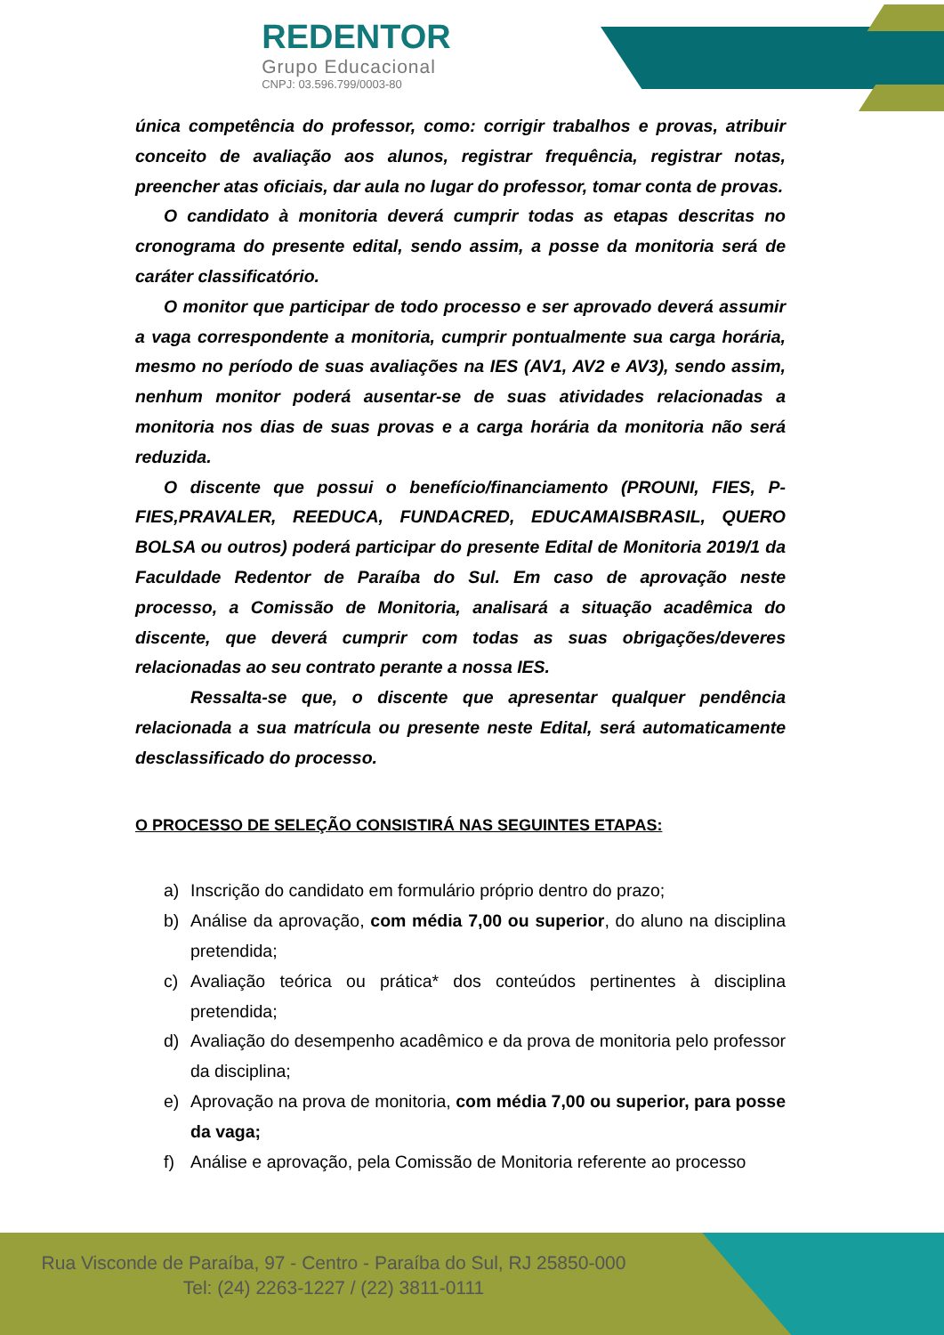REDENTOR
Grupo Educacional
CNPJ: 03.596.799/0003-80
única competência do professor, como: corrigir trabalhos e provas, atribuir conceito de avaliação aos alunos, registrar frequência, registrar notas, preencher atas oficiais, dar aula no lugar do professor, tomar conta de provas.
O candidato à monitoria deverá cumprir todas as etapas descritas no cronograma do presente edital, sendo assim, a posse da monitoria será de caráter classificatório.
O monitor que participar de todo processo e ser aprovado deverá assumir a vaga correspondente a monitoria, cumprir pontualmente sua carga horária, mesmo no período de suas avaliações na IES (AV1, AV2 e AV3), sendo assim, nenhum monitor poderá ausentar-se de suas atividades relacionadas a monitoria nos dias de suas provas e a carga horária da monitoria não será reduzida.
O discente que possui o benefício/financiamento (PROUNI, FIES, P-FIES,PRAVALER, REEDUCA, FUNDACRED, EDUCAMAISBRASIL, QUERO BOLSA ou outros) poderá participar do presente Edital de Monitoria 2019/1 da Faculdade Redentor de Paraíba do Sul. Em caso de aprovação neste processo, a Comissão de Monitoria, analisará a situação acadêmica do discente, que deverá cumprir com todas as suas obrigações/deveres relacionadas ao seu contrato perante a nossa IES.
Ressalta-se que, o discente que apresentar qualquer pendência relacionada a sua matrícula ou presente neste Edital, será automaticamente desclassificado do processo.
O PROCESSO DE SELEÇÃO CONSISTIRÁ NAS SEGUINTES ETAPAS:
a) Inscrição do candidato em formulário próprio dentro do prazo;
b) Análise da aprovação, com média 7,00 ou superior, do aluno na disciplina pretendida;
c) Avaliação teórica ou prática* dos conteúdos pertinentes à disciplina pretendida;
d) Avaliação do desempenho acadêmico e da prova de monitoria pelo professor da disciplina;
e) Aprovação na prova de monitoria, com média 7,00 ou superior, para posse da vaga;
f) Análise e aprovação, pela Comissão de Monitoria referente ao processo
Rua Visconde de Paraíba, 97 - Centro - Paraíba do Sul, RJ 25850-000
Tel: (24) 2263-1227 / (22) 3811-0111